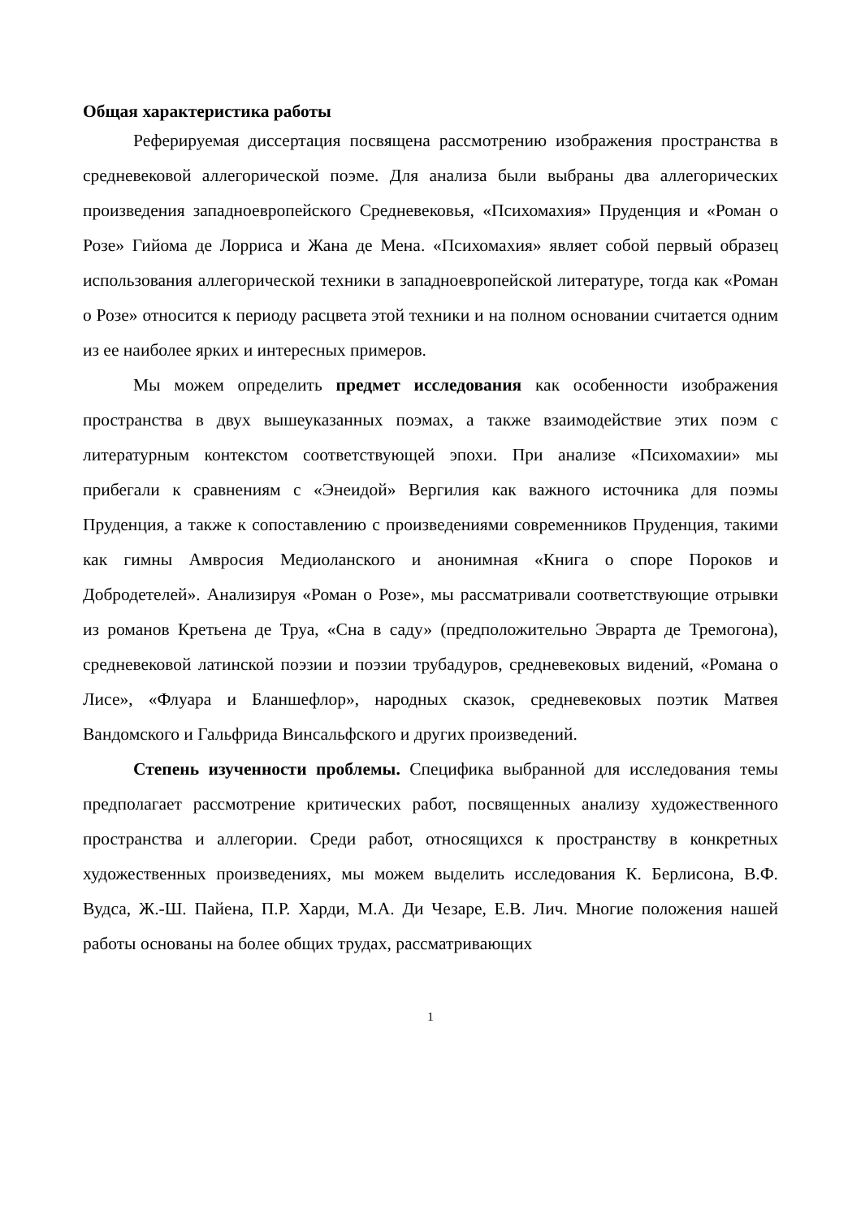Общая характеристика работы
Реферируемая диссертация посвящена рассмотрению изображения пространства в средневековой аллегорической поэме. Для анализа были выбраны два аллегорических произведения западноевропейского Средневековья, «Психомахия» Пруденция и «Роман о Розе» Гийома де Лорриса и Жана де Мена. «Психомахия» являет собой первый образец использования аллегорической техники в западноевропейской литературе, тогда как «Роман о Розе» относится к периоду расцвета этой техники и на полном основании считается одним из ее наиболее ярких и интересных примеров.
Мы можем определить предмет исследования как особенности изображения пространства в двух вышеуказанных поэмах, а также взаимодействие этих поэм с литературным контекстом соответствующей эпохи. При анализе «Психомахии» мы прибегали к сравнениям с «Энеидой» Вергилия как важного источника для поэмы Пруденция, а также к сопоставлению с произведениями современников Пруденция, такими как гимны Амвросия Медиоланского и анонимная «Книга о споре Пороков и Добродетелей». Анализируя «Роман о Розе», мы рассматривали соответствующие отрывки из романов Кретьена де Труа, «Сна в саду» (предположительно Эврарта де Тремогона), средневековой латинской поэзии и поэзии трубадуров, средневековых видений, «Романа о Лисе», «Флуара и Бланшефлор», народных сказок, средневековых поэтик Матвея Вандомского и Гальфрида Винсальфского и других произведений.
Степень изученности проблемы. Специфика выбранной для исследования темы предполагает рассмотрение критических работ, посвященных анализу художественного пространства и аллегории. Среди работ, относящихся к пространству в конкретных художественных произведениях, мы можем выделить исследования К. Берлисона, В.Ф. Вудса, Ж.-Ш. Пайена, П.Р. Харди, М.А. Ди Чезаре, Е.В. Лич. Многие положения нашей работы основаны на более общих трудах, рассматривающих
1